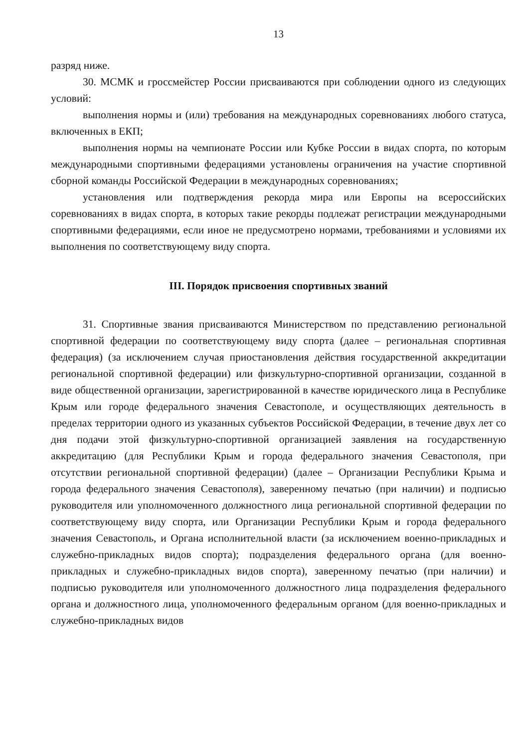13
разряд ниже.
30. МСМК и гроссмейстер России присваиваются при соблюдении одного из следующих условий:
выполнения нормы и (или) требования на международных соревнованиях любого статуса, включенных в ЕКП;
выполнения нормы на чемпионате России или Кубке России в видах спорта, по которым международными спортивными федерациями установлены ограничения на участие спортивной сборной команды Российской Федерации в международных соревнованиях;
установления или подтверждения рекорда мира или Европы на всероссийских соревнованиях в видах спорта, в которых такие рекорды подлежат регистрации международными спортивными федерациями, если иное не предусмотрено нормами, требованиями и условиями их выполнения по соответствующему виду спорта.
III. Порядок присвоения спортивных званий
31. Спортивные звания присваиваются Министерством по представлению региональной спортивной федерации по соответствующему виду спорта (далее – региональная спортивная федерация) (за исключением случая приостановления действия государственной аккредитации региональной спортивной федерации) или физкультурно-спортивной организации, созданной в виде общественной организации, зарегистрированной в качестве юридического лица в Республике Крым или городе федерального значения Севастополе, и осуществляющих деятельность в пределах территории одного из указанных субъектов Российской Федерации, в течение двух лет со дня подачи этой физкультурно-спортивной организацией заявления на государственную аккредитацию (для Республики Крым и города федерального значения Севастополя, при отсутствии региональной спортивной федерации) (далее – Организации Республики Крыма и города федерального значения Севастополя), заверенному печатью (при наличии) и подписью руководителя или уполномоченного должностного лица региональной спортивной федерации по соответствующему виду спорта, или Организации Республики Крым и города федерального значения Севастополь, и Органа исполнительной власти (за исключением военно-прикладных и служебно-прикладных видов спорта); подразделения федерального органа (для военно-прикладных и служебно-прикладных видов спорта), заверенному печатью (при наличии) и подписью руководителя или уполномоченного должностного лица подразделения федерального органа и должностного лица, уполномоченного федеральным органом (для военно-прикладных и служебно-прикладных видов